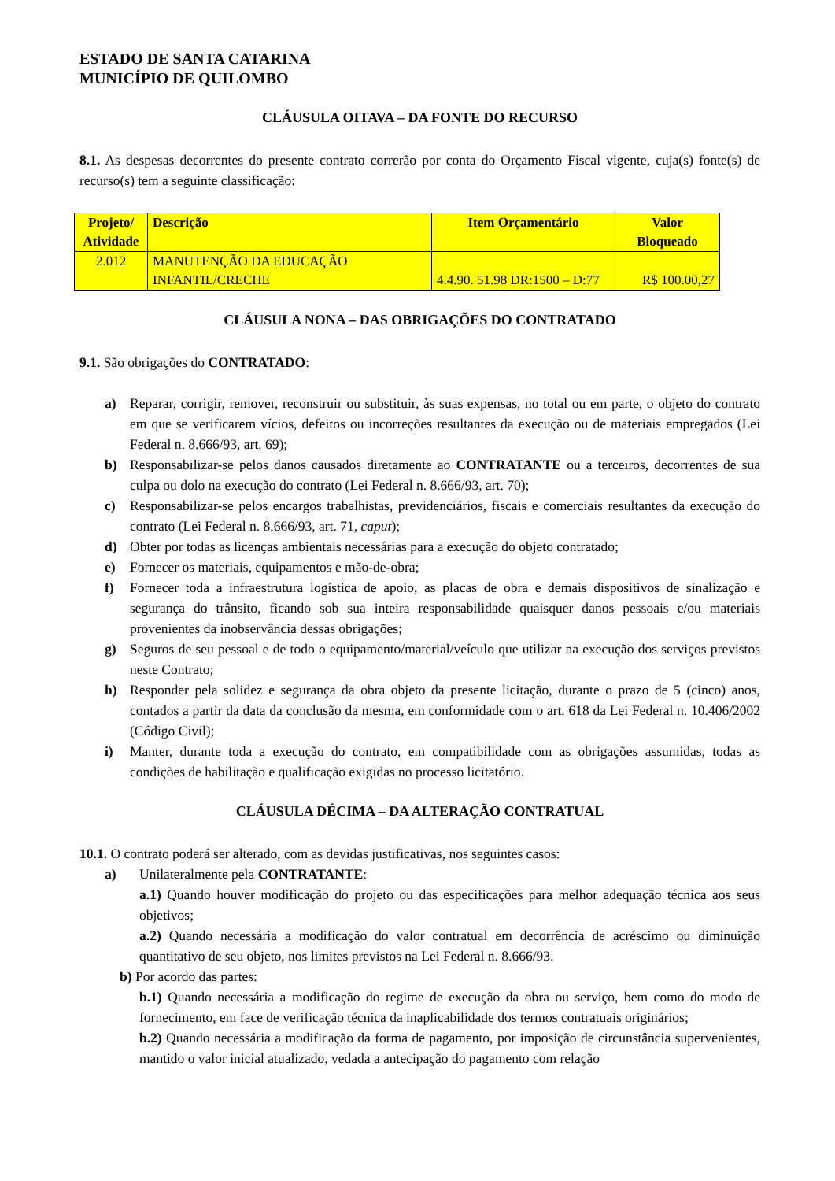ESTADO DE SANTA CATARINA
MUNICÍPIO DE QUILOMBO
CLÁUSULA OITAVA – DA FONTE DO RECURSO
8.1. As despesas decorrentes do presente contrato correrão por conta do Orçamento Fiscal vigente, cuja(s) fonte(s) de recurso(s) tem a seguinte classificação:
| Projeto/ Atividade | Descrição | Item Orçamentário | Valor Bloqueado |
| --- | --- | --- | --- |
| 2.012 | MANUTENÇÃO DA EDUCAÇÃO INFANTIL/CRECHE | 4.4.90. 51.98 DR:1500 – D:77 | R$ 100.00,27 |
CLÁUSULA NONA – DAS OBRIGAÇÕES DO CONTRATADO
9.1. São obrigações do CONTRATADO:
a) Reparar, corrigir, remover, reconstruir ou substituir, às suas expensas, no total ou em parte, o objeto do contrato em que se verificarem vícios, defeitos ou incorreções resultantes da execução ou de materiais empregados (Lei Federal n. 8.666/93, art. 69);
b) Responsabilizar-se pelos danos causados diretamente ao CONTRATANTE ou a terceiros, decorrentes de sua culpa ou dolo na execução do contrato (Lei Federal n. 8.666/93, art. 70);
c) Responsabilizar-se pelos encargos trabalhistas, previdenciários, fiscais e comerciais resultantes da execução do contrato (Lei Federal n. 8.666/93, art. 71, caput);
d) Obter por todas as licenças ambientais necessárias para a execução do objeto contratado;
e) Fornecer os materiais, equipamentos e mão-de-obra;
f) Fornecer toda a infraestrutura logística de apoio, as placas de obra e demais dispositivos de sinalização e segurança do trânsito, ficando sob sua inteira responsabilidade quaisquer danos pessoais e/ou materiais provenientes da inobservância dessas obrigações;
g) Seguros de seu pessoal e de todo o equipamento/material/veículo que utilizar na execução dos serviços previstos neste Contrato;
h) Responder pela solidez e segurança da obra objeto da presente licitação, durante o prazo de 5 (cinco) anos, contados a partir da data da conclusão da mesma, em conformidade com o art. 618 da Lei Federal n. 10.406/2002 (Código Civil);
i) Manter, durante toda a execução do contrato, em compatibilidade com as obrigações assumidas, todas as condições de habilitação e qualificação exigidas no processo licitatório.
CLÁUSULA DÉCIMA – DA ALTERAÇÃO CONTRATUAL
10.1. O contrato poderá ser alterado, com as devidas justificativas, nos seguintes casos:
a) Unilateralmente pela CONTRATANTE:
a.1) Quando houver modificação do projeto ou das especificações para melhor adequação técnica aos seus objetivos;
a.2) Quando necessária a modificação do valor contratual em decorrência de acréscimo ou diminuição quantitativo de seu objeto, nos limites previstos na Lei Federal n. 8.666/93.
b) Por acordo das partes:
b.1) Quando necessária a modificação do regime de execução da obra ou serviço, bem como do modo de fornecimento, em face de verificação técnica da inaplicabilidade dos termos contratuais originários;
b.2) Quando necessária a modificação da forma de pagamento, por imposição de circunstância supervenientes, mantido o valor inicial atualizado, vedada a antecipação do pagamento com relação